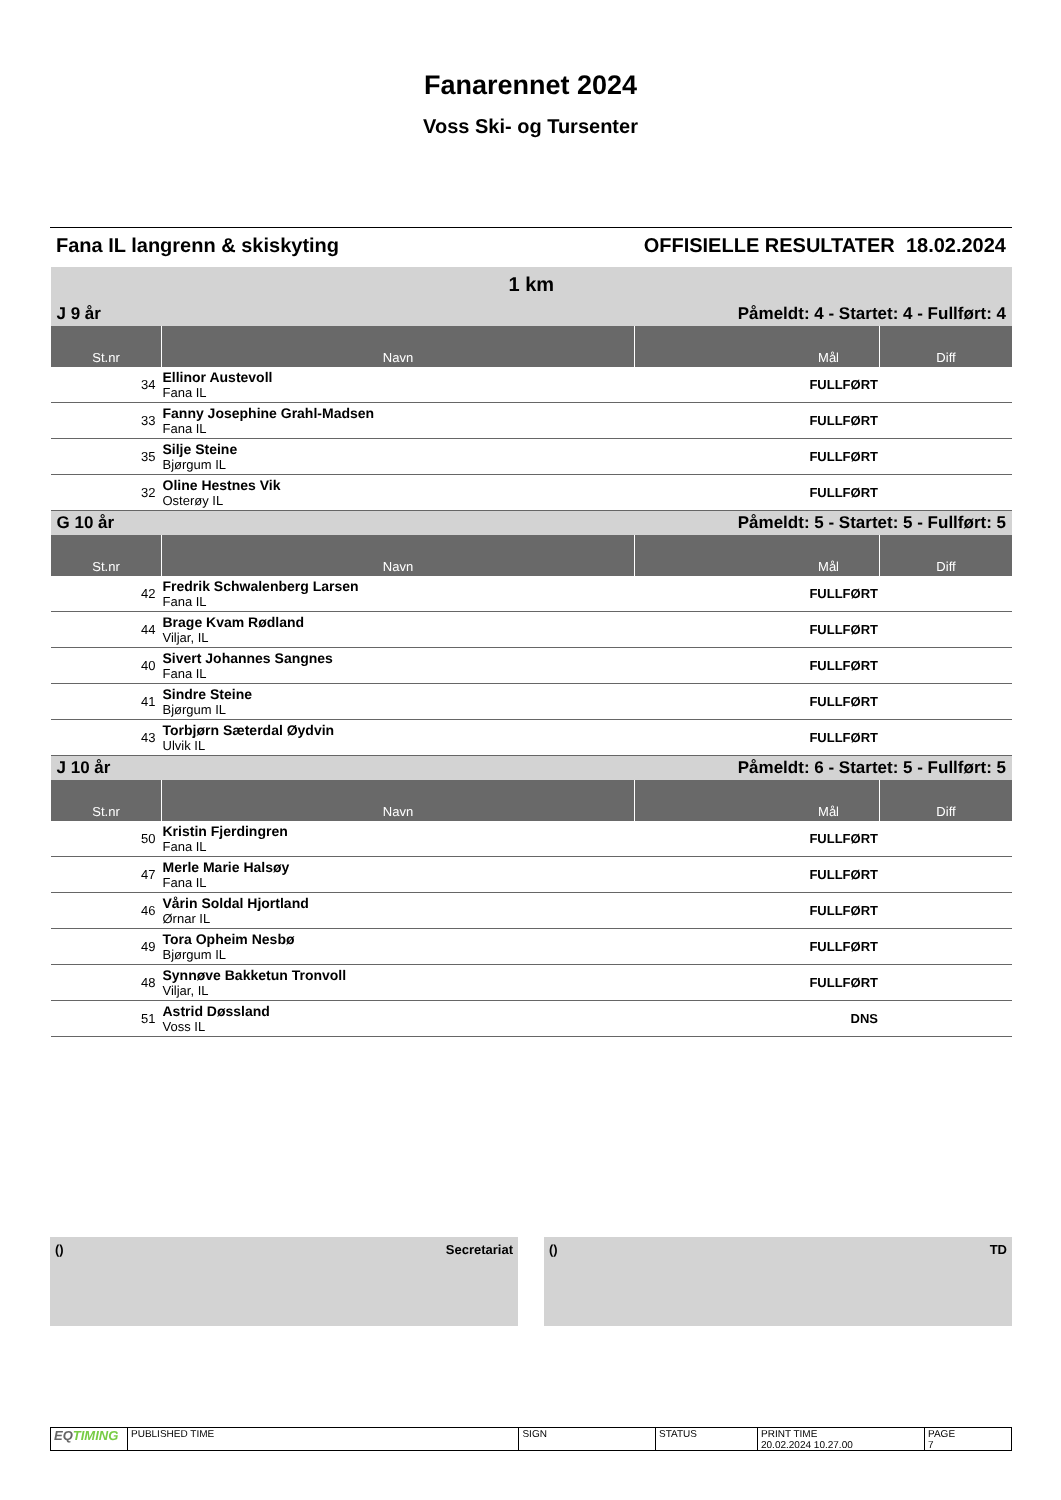Fanarennet 2024
Voss Ski- og Tursenter
Fana IL langrenn & skiskyting OFFISIELLE RESULTATER 18.02.2024
| 1 km | | | |
| J 9 år | | Påmeldt: 4 - Startet: 4 - Fullført: 4 | |
| St.nr | Navn | Mål | Diff |
| 34 | Ellinor Austevoll Fana IL | FULLFØRT | |
| 33 | Fanny Josephine Grahl-Madsen Fana IL | FULLFØRT | |
| 35 | Silje Steine Bjørgum IL | FULLFØRT | |
| 32 | Oline Hestnes Vik Osterøy IL | FULLFØRT | |
| G 10 år | | Påmeldt: 5 - Startet: 5 - Fullført: 5 | |
| St.nr | Navn | Mål | Diff |
| 42 | Fredrik Schwalenberg Larsen Fana IL | FULLFØRT | |
| 44 | Brage Kvam Rødland Viljar, IL | FULLFØRT | |
| 40 | Sivert Johannes Sangnes Fana IL | FULLFØRT | |
| 41 | Sindre Steine Bjørgum IL | FULLFØRT | |
| 43 | Torbjørn Sæterdal Øydvin Ulvik IL | FULLFØRT | |
| J 10 år | | Påmeldt: 6 - Startet: 5 - Fullført: 5 | |
| St.nr | Navn | Mål | Diff |
| 50 | Kristin Fjerdingren Fana IL | FULLFØRT | |
| 47 | Merle Marie Halsøy Fana IL | FULLFØRT | |
| 46 | Vårin Soldal Hjortland Ørnar IL | FULLFØRT | |
| 49 | Tora Opheim Nesbø Bjørgum IL | FULLFØRT | |
| 48 | Synnøve Bakketun Tronvoll Viljar, IL | FULLFØRT | |
| 51 | Astrid Døssland Voss IL | DNS | |
() Secretariat () TD
| EQ TIMING | PUBLISHED TIME | SIGN | STATUS | PRINT TIME 20.02.2024 10.27.00 | PAGE 7 |